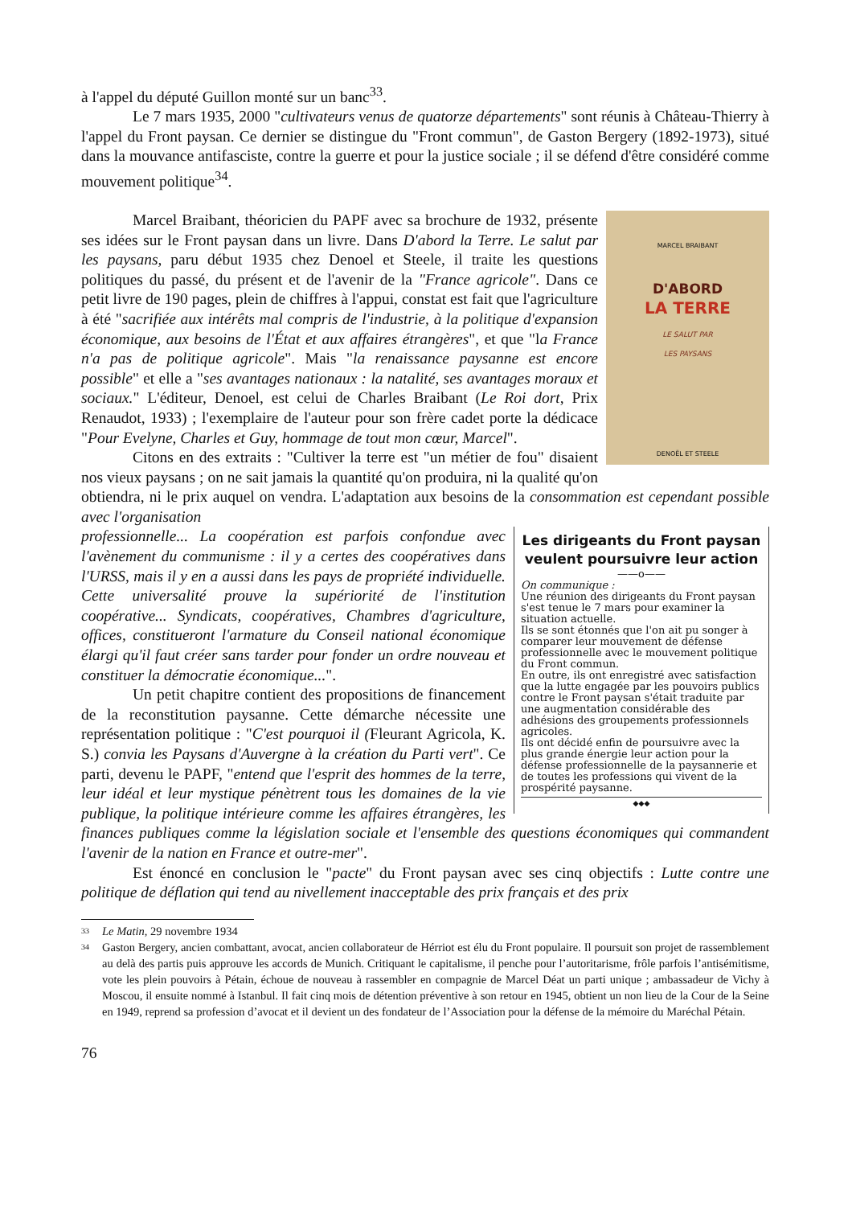à l'appel du député Guillon monté sur un banc<sup>33</sup>.
Le 7 mars 1935, 2000 "cultivateurs venus de quatorze départements" sont réunis à Château-Thierry à l'appel du Front paysan. Ce dernier se distingue du "Front commun", de Gaston Bergery (1892-1973), situé dans la mouvance antifasciste, contre la guerre et pour la justice sociale ; il se défend d'être considéré comme mouvement politique<sup>34</sup>.
MARCEL BRAIBANT
D'ABORD
LA TERRE
LE SALUT PAR
LES PAYSANS
DENOËL ET STEELE
Marcel Braibant, théoricien du PAPF avec sa brochure de 1932, présente ses idées sur le Front paysan dans un livre. Dans D'abord la Terre. Le salut par les paysans, paru début 1935 chez Denoel et Steele, il traite les questions politiques du passé, du présent et de l'avenir de la "France agricole". Dans ce petit livre de 190 pages, plein de chiffres à l'appui, constat est fait que l'agriculture à été "sacrifiée aux intérêts mal compris de l'industrie, à la politique d'expansion économique, aux besoins de l'État et aux affaires étrangères", et que "la France n'a pas de politique agricole". Mais "la renaissance paysanne est encore possible" et elle a "ses avantages nationaux : la natalité, ses avantages moraux et sociaux." L'éditeur, Denoel, est celui de Charles Braibant (Le Roi dort, Prix Renaudot, 1933) ; l'exemplaire de l'auteur pour son frère cadet porte la dédicace "Pour Evelyne, Charles et Guy, hommage de tout mon cœur, Marcel".
Citons en des extraits : "Cultiver la terre est "un métier de fou" disaient nos vieux paysans ; on ne sait jamais la quantité qu'on produira, ni la qualité qu'on obtiendra, ni le prix auquel on vendra. L'adaptation aux besoins de la consommation est cependant possible avec l'organisation
Les dirigeants du Front paysan veulent poursuivre leur action
——o——
On communique :
Une réunion des dirigeants du Front paysan s'est tenue le 7 mars pour examiner la situation actuelle.
Ils se sont étonnés que l'on ait pu songer à comparer leur mouvement de défense professionnelle avec le mouvement politique du Front commun.
En outre, ils ont enregistré avec satisfaction que la lutte engagée par les pouvoirs publics contre le Front paysan s'était traduite par une augmentation considérable des adhésions des groupements professionnels agricoles.
Ils ont décidé enfin de poursuivre avec la plus grande énergie leur action pour la défense professionnelle de la paysannerie et de toutes les professions qui vivent de la prospérité paysanne.
◆◆◆
professionnelle... La coopération est parfois confondue avec l'avènement du communisme : il y a certes des coopératives dans l'URSS, mais il y en a aussi dans les pays de propriété individuelle. Cette universalité prouve la supériorité de l'institution coopérative... Syndicats, coopératives, Chambres d'agriculture, offices, constitueront l'armature du Conseil national économique élargi qu'il faut créer sans tarder pour fonder un ordre nouveau et constituer la démocratie économique...".
Un petit chapitre contient des propositions de financement de la reconstitution paysanne. Cette démarche nécessite une représentation politique : "C'est pourquoi il (Fleurant Agricola, K. S.) convia les Paysans d'Auvergne à la création du Parti vert". Ce parti, devenu le PAPF, "entend que l'esprit des hommes de la terre, leur idéal et leur mystique pénètrent tous les domaines de la vie publique, la politique intérieure comme les affaires étrangères, les finances publiques comme la législation sociale et l'ensemble des questions économiques qui commandent l'avenir de la nation en France et outre-mer".
Est énoncé en conclusion le "pacte" du Front paysan avec ses cinq objectifs : Lutte contre une politique de déflation qui tend au nivellement inacceptable des prix français et des prix
33 Le Matin, 29 novembre 1934
34 Gaston Bergery, ancien combattant, avocat, ancien collaborateur de Hérriot est élu du Front populaire. Il poursuit son projet de rassemblement au delà des partis puis approuve les accords de Munich. Critiquant le capitalisme, il penche pour l’autoritarisme, frôle parfois l’antisémitisme, vote les plein pouvoirs à Pétain, échoue de nouveau à rassembler en compagnie de Marcel Déat un parti unique ; ambassadeur de Vichy à Moscou, il ensuite nommé à Istanbul. Il fait cinq mois de détention préventive à son retour en 1945, obtient un non lieu de la Cour de la Seine en 1949, reprend sa profession d’avocat et il devient un des fondateur de l’Association pour la défense de la mémoire du Maréchal Pétain.
76